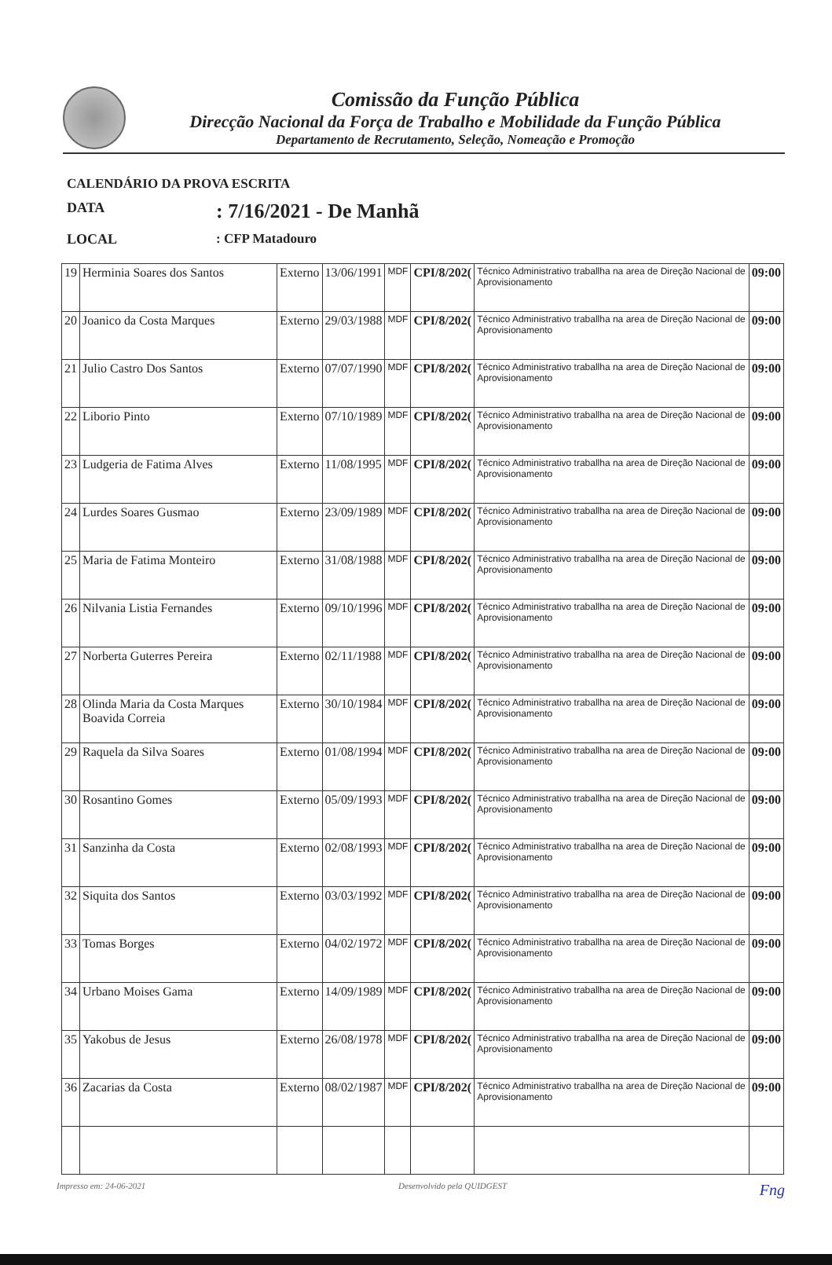Comissão da Função Pública
Direcção Nacional da Força de Trabalho e Mobilidade da Função Pública
Departamento de Recrutamento, Seleção, Nomeação e Promoção
CALENDÁRIO DA PROVA ESCRITA
DATA: 7/16/2021 - De Manhã
LOCAL: CFP Matadouro
| 19 | Herminia Soares dos Santos | Externo | 13/06/1991 | MDF | CPI/8/202( | Técnico Administrativo traballha na area de Direção Nacional de Aprovisionamento | 09:00 |
| 20 | Joanico da Costa Marques | Externo | 29/03/1988 | MDF | CPI/8/202( | Técnico Administrativo traballha na area de Direção Nacional de Aprovisionamento | 09:00 |
| 21 | Julio Castro Dos Santos | Externo | 07/07/1990 | MDF | CPI/8/202( | Técnico Administrativo traballha na area de Direção Nacional de Aprovisionamento | 09:00 |
| 22 | Liborio Pinto | Externo | 07/10/1989 | MDF | CPI/8/202( | Técnico Administrativo traballha na area de Direção Nacional de Aprovisionamento | 09:00 |
| 23 | Ludgeria de Fatima Alves | Externo | 11/08/1995 | MDF | CPI/8/202( | Técnico Administrativo traballha na area de Direção Nacional de Aprovisionamento | 09:00 |
| 24 | Lurdes Soares Gusmao | Externo | 23/09/1989 | MDF | CPI/8/202( | Técnico Administrativo traballha na area de Direção Nacional de Aprovisionamento | 09:00 |
| 25 | Maria de Fatima Monteiro | Externo | 31/08/1988 | MDF | CPI/8/202( | Técnico Administrativo traballha na area de Direção Nacional de Aprovisionamento | 09:00 |
| 26 | Nilvania Listia Fernandes | Externo | 09/10/1996 | MDF | CPI/8/202( | Técnico Administrativo traballha na area de Direção Nacional de Aprovisionamento | 09:00 |
| 27 | Norberta Guterres Pereira | Externo | 02/11/1988 | MDF | CPI/8/202( | Técnico Administrativo traballha na area de Direção Nacional de Aprovisionamento | 09:00 |
| 28 | Olinda Maria da Costa Marques Boavida Correia | Externo | 30/10/1984 | MDF | CPI/8/202( | Técnico Administrativo traballha na area de Direção Nacional de Aprovisionamento | 09:00 |
| 29 | Raquela da Silva Soares | Externo | 01/08/1994 | MDF | CPI/8/202( | Técnico Administrativo traballha na area de Direção Nacional de Aprovisionamento | 09:00 |
| 30 | Rosantino Gomes | Externo | 05/09/1993 | MDF | CPI/8/202( | Técnico Administrativo traballha na area de Direção Nacional de Aprovisionamento | 09:00 |
| 31 | Sanzinha da Costa | Externo | 02/08/1993 | MDF | CPI/8/202( | Técnico Administrativo traballha na area de Direção Nacional de Aprovisionamento | 09:00 |
| 32 | Siquita dos Santos | Externo | 03/03/1992 | MDF | CPI/8/202( | Técnico Administrativo traballha na area de Direção Nacional de Aprovisionamento | 09:00 |
| 33 | Tomas Borges | Externo | 04/02/1972 | MDF | CPI/8/202( | Técnico Administrativo traballha na area de Direção Nacional de Aprovisionamento | 09:00 |
| 34 | Urbano Moises Gama | Externo | 14/09/1989 | MDF | CPI/8/202( | Técnico Administrativo traballha na area de Direção Nacional de Aprovisionamento | 09:00 |
| 35 | Yakobus de Jesus | Externo | 26/08/1978 | MDF | CPI/8/202( | Técnico Administrativo traballha na area de Direção Nacional de Aprovisionamento | 09:00 |
| 36 | Zacarias da Costa | Externo | 08/02/1987 | MDF | CPI/8/202( | Técnico Administrativo traballha na area de Direção Nacional de Aprovisionamento | 09:00 |
Impresso em: 24-06-2021 Desenvolvido pela QUIDGEST Fng